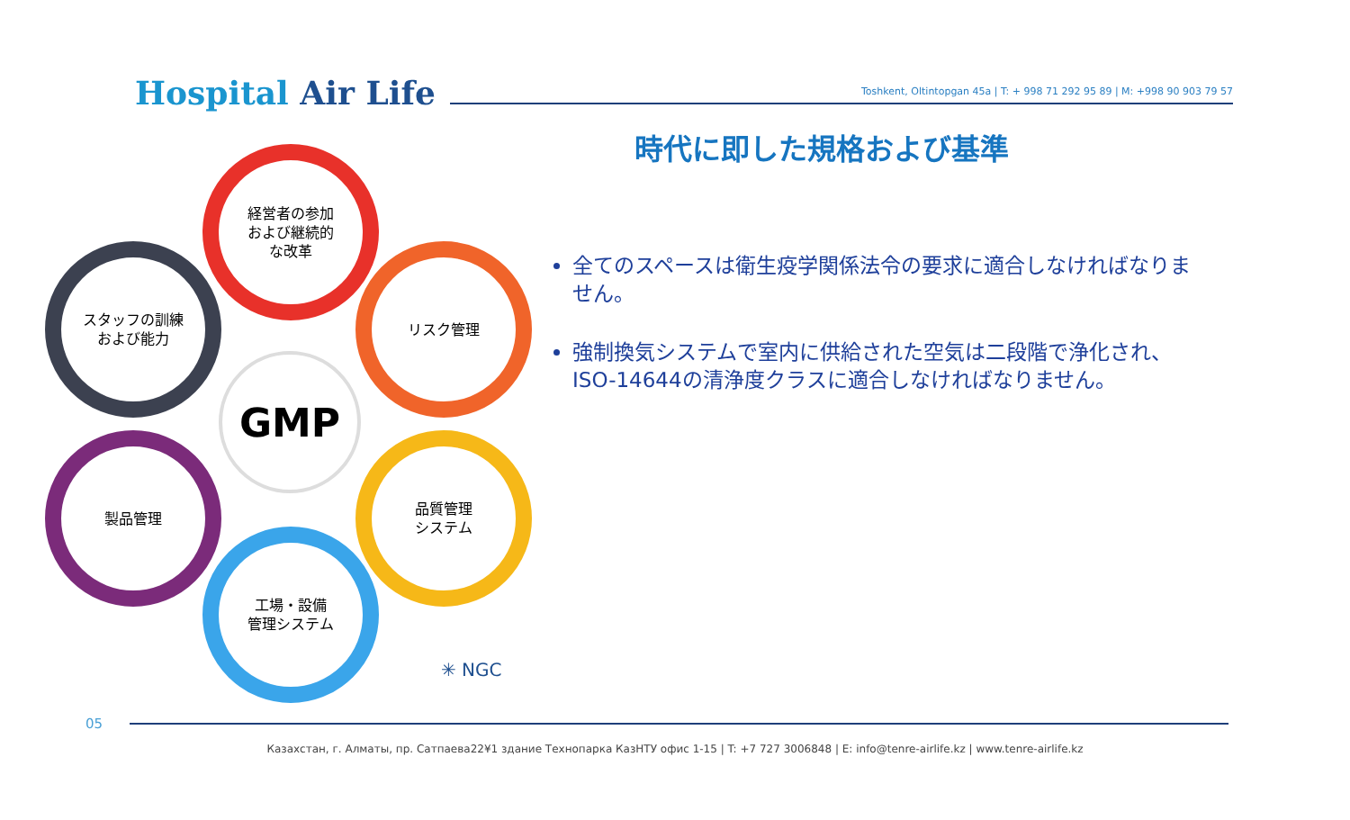Hospital Air Life
Toshkent, Oltintopgan 45a | T: + 998 71 292 95 89 | M: +998 90 903 79 57
時代に即した規格および基準
経営者の参加
および継続的
な改革
スタッフの訓練
および能力
リスク管理
製品管理
品質管理
システム
工場・設備
管理システム
GMP
✳ NGC
全てのスペースは衛生疫学関係法令の要求に適合しなければなりません。
強制換気システムで室内に供給された空気は二段階で浄化され、ISO-14644の清浄度クラスに適合しなければなりません。
05
Казахстан, г. Алматы, пр. Сатпаева22¥1 здание Технопарка КазНТУ офис 1-15 | T: +7 727 3006848 | E: info@tenre-airlife.kz | www.tenre-airlife.kz